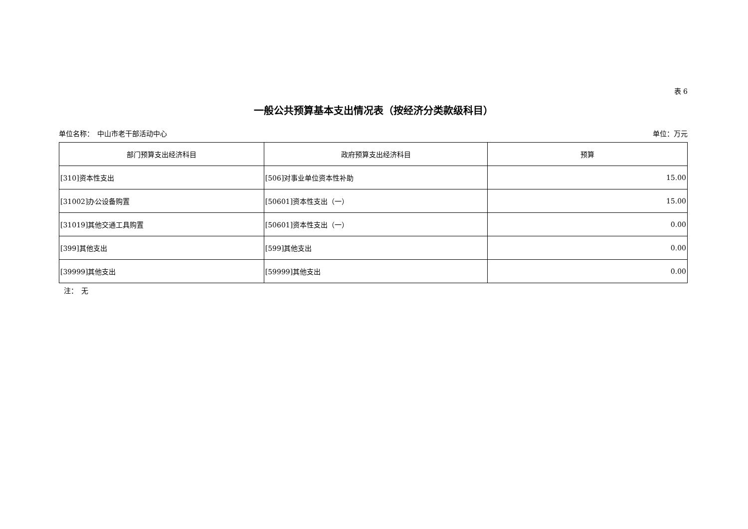表 6
一般公共预算基本支出情况表（按经济分类款级科目）
单位名称：　中山市老干部活动中心 单位：万元
| 部门预算支出经济科目 | 政府预算支出经济科目 | 预算 |
| --- | --- | --- |
| [310]资本性支出 | [506]对事业单位资本性补助 | 15.00 |
| [31002]办公设备购置 | [50601]资本性支出（一） | 15.00 |
| [31019]其他交通工具购置 | [50601]资本性支出（一） | 0.00 |
| [399]其他支出 | [599]其他支出 | 0.00 |
| [39999]其他支出 | [59999]其他支出 | 0.00 |
注：　无